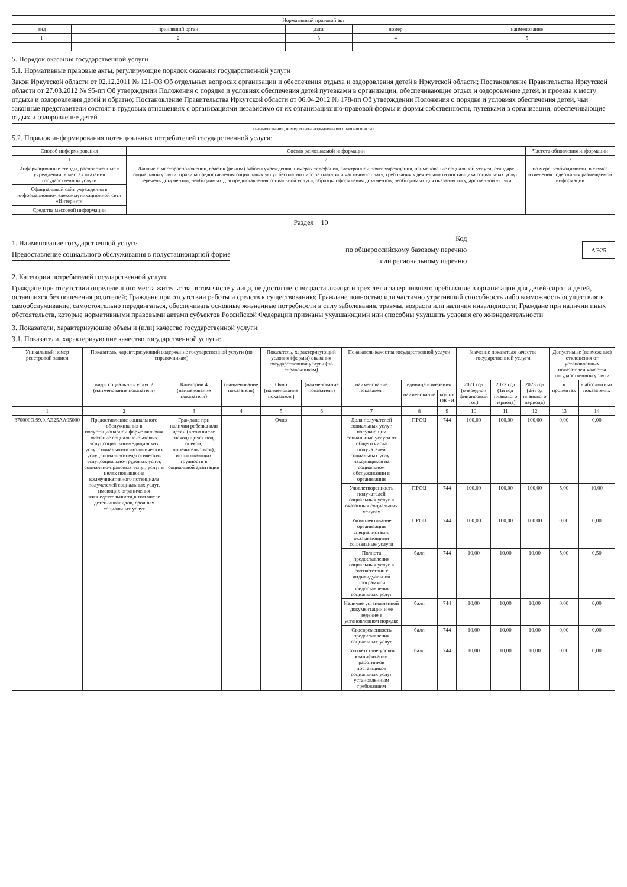| Нормативный правовой акт | | | | |
| --- | --- | --- | --- | --- |
| вид | принявший орган | дата | номер | наименование |
| 1 | 2 | 3 | 4 | 5 |
5. Порядок оказания государственной услуги
5.1. Нормативные правовые акты, регулирующие порядок оказания государственной услуги
Закон Иркутской области от 02.12.2011 № 121-ОЗ Об отдельных вопросах организации и обеспечения отдыха и оздоровления детей в Иркутской области; Постановление Правительства Иркутской области от 27.03.2012 № 95-пп Об утверждении Положения о порядке и условиях обеспечения детей путевками в организации, обеспечивающие отдых и оздоровление детей, и проезда к месту отдыха и оздоровления детей и обратно; Постановление Правительства Иркутской области от 06.04.2012 № 178-пп Об утверждении Положения о порядке и условиях обеспечения детей, чьи законные представители состоят в трудовых отношениях с организациями независимо от их организационно-правовой формы и формы собственности, путевками в организации, обеспечивающие отдых и оздоровление детей
(наименование, номер и дата нормативного правового акта)
5.2. Порядок информирования потенциальных потребителей государственной услуги:
| Способ информирования | Состав размещаемой информации | Частота обновления информации |
| --- | --- | --- |
| 1 | 2 | 3 |
| Информационные стенды, расположенные в учреждении, в местах оказания государственной услуги | Данные о месторасположении, график (режим) работы учреждения, номерах телефонов, электронной почте учреждения, наименование социальной услуги, стандарт социальной услуги, правила предоставления социальных услуг бесплатно либо за плату или частичную плату, требования к деятельности поставщика социальных услуг, перечень документов, необходимых для предоставления социальной услуги, образцы оформления документов, необходимых для оказания государственной услуги | по мере необходимости, в случае изменения содержания размещаемой информации |
| Официальный сайт учреждения в информационно-телекоммуникационной сети «Интернет» | | |
| Средства массовой информации | | |
Раздел 10
1. Наименование государственной услуги
Предоставление социального обслуживания в полустационарной форме
Код
по общероссийскому базовому перечню
или региональному перечню
АЭ25
2. Категории потребителей государственной услуги
Граждане при отсутствии определенного места жительства, в том числе у лица, не достигшего возраста двадцати трех лет и завершившего пребывание в организации для детей-сирот и детей, оставшихся без попечения родителей; Граждане при отсутствии работы и средств к существованию; Граждане полностью или частично утративший способность либо возможность осуществлять самообслуживание, самостоятельно передвигаться, обеспечивать основные жизненные потребности в силу заболевания, травмы, возраста или наличия инвалидности; Граждане при наличии иных обстоятельств, которые нормативными правовыми актами субъектов Российской Федерации признаны ухудшающими или способны ухудшить условия его жизнедеятельности
3. Показатели, характеризующие объем и (или) качество государственной услуги:
3.1. Показатели, характеризующие качество государственной услуги:
| Уникальный номер реестровой записи | Показатель, характеризующий содержание государственной услуги (по справочникам) | | | Показатель, характеризующий условия (формы) оказания государственной услуги (по справочникам) | | Показатель качества государственной услуги | | | Значение показателя качества государственной услуги | | | Допустимые (возможные) отклонения от установленных показателей качества государственной услуги | |
| --- | --- | --- | --- | --- | --- | --- | --- | --- | --- | --- | --- | --- | --- |
| | виды социальных услуг 2 (наименование показателя) | Категории 4 (наименование показателя) | (наименование показателя) | Очно (наименование показателя) | (наименование показателя) | наименование показателя | единица измерения | | 2021 год (очередной финансовый год) | 2022 год (1й год планового периода) | 2023 год (2й год планового периода) | в процентах | в абсолютных показателях |
| | | | | | | | наименование | код по ОКЕИ | | | | | |
| 1 | 2 | 3 | 4 | 5 | 6 | 7 | 8 | 9 | 10 | 11 | 12 | 13 | 14 |
| 870000О.99.0.АЭ25АА05000 | Предоставление социального обслуживания в полустационарной форме включая оказание социально-бытовых услуг,социально-медицинских услуг,социально-психологических услуг,социально-педагогических услуг,социально-трудовых услуг, социально-правовых услуг, услуг в целях повышения коммуникативного потенциала получателей социальных услуг, имеющих ограничения жизнедеятельности,в том числе детей-инвалидов, срочных социальных услуг | Граждане при наличии ребенка или детей (в том числе находящихся под опекой, попечительством), испытывающих трудности в социальной адаптации | | Очно | | Доля получателей социальных услуг, получающих социальные услуги от общего числа получателей социальных услуг, находящихся на социальном обслуживании в организации | ПРОЦ | 744 | 100,00 | 100,00 | 100,00 | 0,00 | 0,00 |
| | | | | | | Удовлетворенность получателей социальных услуг в оказанных социальных услугах | ПРОЦ | 744 | 100,00 | 100,00 | 100,00 | 5,00 | 10,00 |
| | | | | | | Укомплектование организации специалистами, оказывающими социальные услуги | ПРОЦ | 744 | 100,00 | 100,00 | 100,00 | 0,00 | 0,00 |
| | | | | | | Полнота предоставления социальных услуг в соответствии с индивидуальной программой предоставления социальных услуг | балл | 744 | 10,00 | 10,00 | 10,00 | 5,00 | 0,50 |
| | | | | | | Наличие установленной документации и ее ведение в установленном порядке | балл | 744 | 10,00 | 10,00 | 10,00 | 0,00 | 0,00 |
| | | | | | | Своевременность предоставления социальных услуг | балл | 744 | 10,00 | 10,00 | 10,00 | 0,00 | 0,00 |
| | | | | | | Соответствие уровня квалификации работников поставщиков социальных услуг установленным требованиям | балл | 744 | 10,00 | 10,00 | 10,00 | 0,00 | 0,00 |